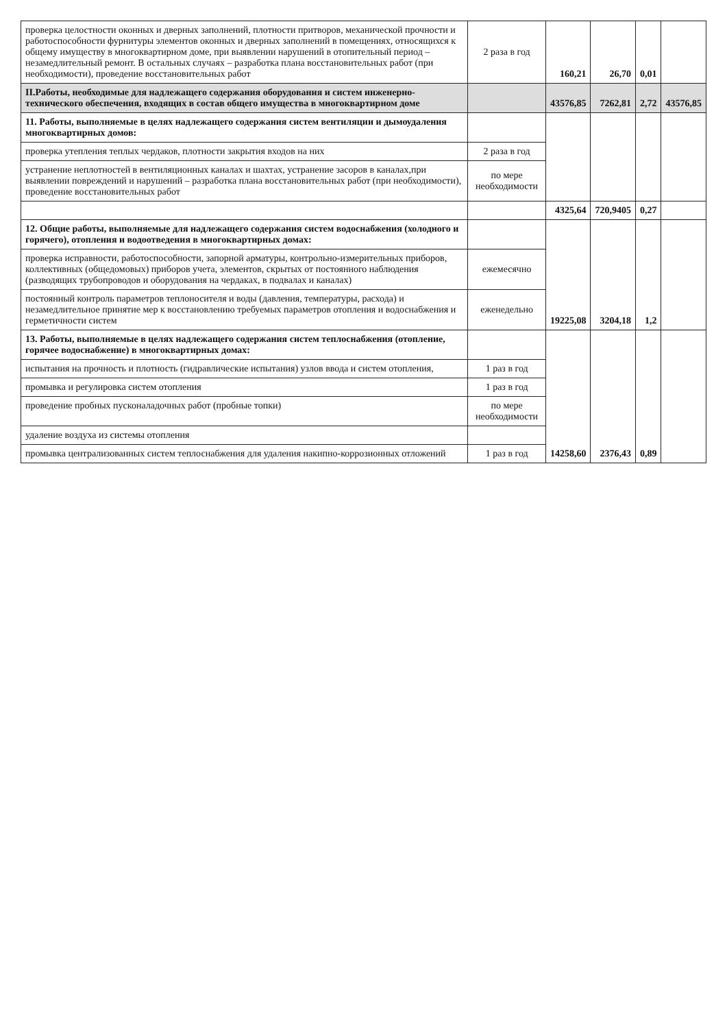| проверка целостности оконных и дверных заполнений, плотности притворов, механической прочности и работоспособности фурнитуры элементов оконных и дверных заполнений в помещениях, относящихся к общему имуществу в многоквартирном доме, при выявлении нарушений в отопительный период – незамедлительный ремонт. В остальных случаях – разработка плана восстановительных работ (при необходимости), проведение восстановительных работ | 2 раза в год | 160,21 | 26,70 | 0,01 | |
| II.Работы, необходимые для надлежащего содержания оборудования и систем инженерно-технического обеспечения, входящих в состав общего имущества в многоквартирном доме | | 43576,85 | 7262,81 | 2,72 | 43576,85 |
| 11. Работы, выполняемые в целях надлежащего содержания систем вентиляции и дымоудаления многоквартирных домов: | | | | | |
| проверка утепления теплых чердаков, плотности закрытия входов на них | 2 раза в год | | | | |
| устранение неплотностей в вентиляционных каналах и шахтах, устранение засоров в каналах,при выявлении повреждений и нарушений – разработка плана восстановительных работ (при необходимости), проведение восстановительных работ | по мере необходимости | | | | |
| | | 4325,64 | 720,9405 | 0,27 | |
| 12. Общие работы, выполняемые для надлежащего содержания систем водоснабжения (холодного и горячего), отопления и водоотведения в многоквартирных домах: | | 19225,08 | 3204,18 | 1,2 | |
| проверка исправности, работоспособности, запорной арматуры, контрольно-измерительных приборов, коллективных (общедомовых) приборов учета, элементов, скрытых от постоянного наблюдения (разводящих трубопроводов и оборудования на чердаках, в подвалах и каналах) | ежемесячно | | | | |
| постоянный контроль параметров теплоносителя и воды (давления, температуры, расхода) и незамедлительное принятие мер к восстановлению требуемых параметров отопления и водоснабжения и герметичности систем | еженедельно | | | | |
| 13. Работы, выполняемые в целях надлежащего содержания систем теплоснабжения (отопление, горячее водоснабжение) в многоквартирных домах: | | 14258,60 | 2376,43 | 0,89 | |
| испытания на прочность и плотность (гидравлические испытания) узлов ввода и систем отопления, | 1 раз в год | | | | |
| промывка и регулировка систем отопления | 1 раз в год | | | | |
| проведение пробных пусконаладочных работ (пробные топки) | по мере необходимости | | | | |
| удаление воздуха из системы отопления | | | | | |
| промывка централизованных систем теплоснабжения для удаления накипно-коррозионных отложений | 1 раз в год | | | | |